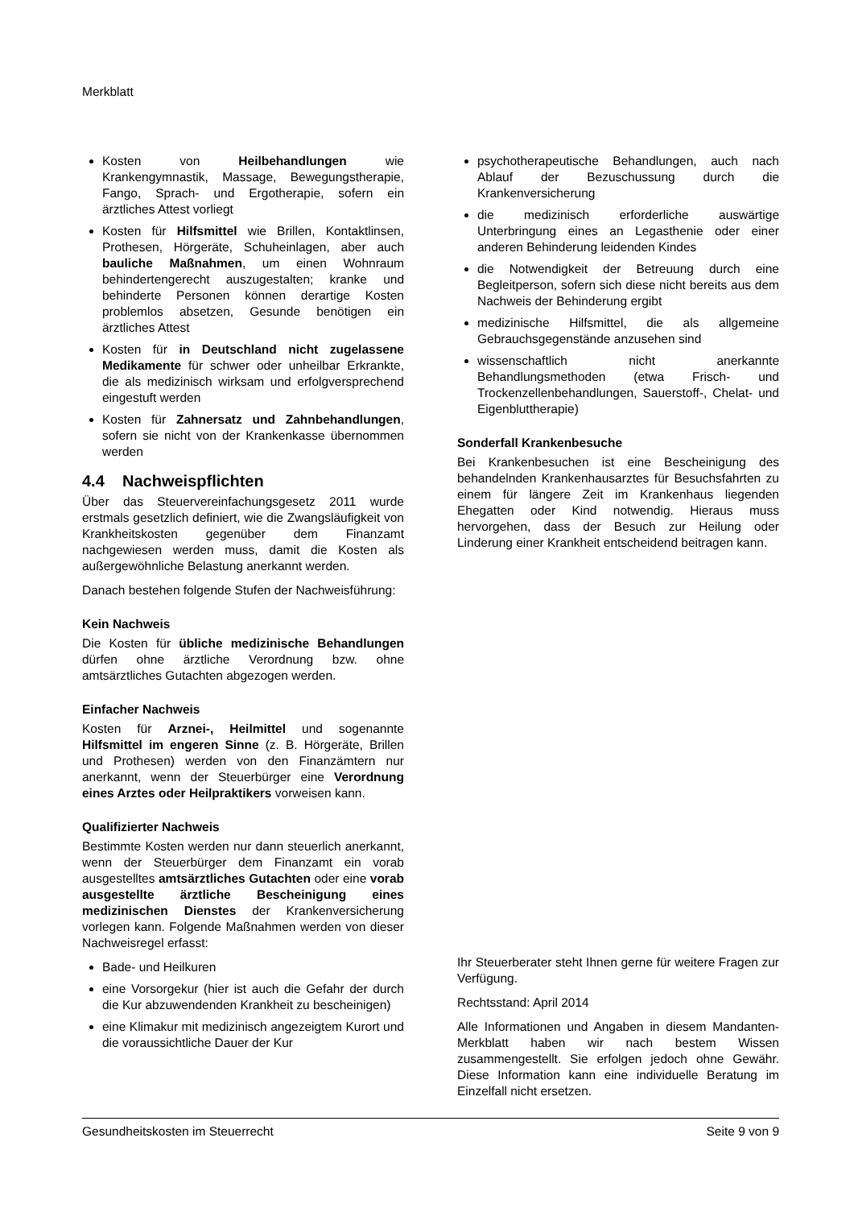Merkblatt
Kosten von Heilbehandlungen wie Krankengymnastik, Massage, Bewegungstherapie, Fango, Sprach- und Ergotherapie, sofern ein ärztliches Attest vorliegt
Kosten für Hilfsmittel wie Brillen, Kontaktlinsen, Prothesen, Hörgeräte, Schuheinlagen, aber auch bauliche Maßnahmen, um einen Wohnraum behindertengerecht auszugestalten; kranke und behinderte Personen können derartige Kosten problemlos absetzen, Gesunde benötigen ein ärztliches Attest
Kosten für in Deutschland nicht zugelassene Medikamente für schwer oder unheilbar Erkrankte, die als medizinisch wirksam und erfolgversprechend eingestuft werden
Kosten für Zahnersatz und Zahnbehandlungen, sofern sie nicht von der Krankenkasse übernommen werden
4.4 Nachweispflichten
Über das Steuervereinfachungsgesetz 2011 wurde erstmals gesetzlich definiert, wie die Zwangsläufigkeit von Krankheitskosten gegenüber dem Finanzamt nachgewiesen werden muss, damit die Kosten als außergewöhnliche Belastung anerkannt werden.
Danach bestehen folgende Stufen der Nachweisführung:
Kein Nachweis
Die Kosten für übliche medizinische Behandlungen dürfen ohne ärztliche Verordnung bzw. ohne amtsärztliches Gutachten abgezogen werden.
Einfacher Nachweis
Kosten für Arznei-, Heilmittel und sogenannte Hilfsmittel im engeren Sinne (z. B. Hörgeräte, Brillen und Prothesen) werden von den Finanzämtern nur anerkannt, wenn der Steuerbürger eine Verordnung eines Arztes oder Heilpraktikers vorweisen kann.
Qualifizierter Nachweis
Bestimmte Kosten werden nur dann steuerlich anerkannt, wenn der Steuerbürger dem Finanzamt ein vorab ausgestelltes amtsärztliches Gutachten oder eine vorab ausgestellte ärztliche Bescheinigung eines medizinischen Dienstes der Krankenversicherung vorlegen kann. Folgende Maßnahmen werden von dieser Nachweisregel erfasst:
Bade- und Heilkuren
eine Vorsorgekur (hier ist auch die Gefahr der durch die Kur abzuwendenden Krankheit zu bescheinigen)
eine Klimakur mit medizinisch angezeigtem Kurort und die voraussichtliche Dauer der Kur
psychotherapeutische Behandlungen, auch nach Ablauf der Bezuschussung durch die Krankenversicherung
die medizinisch erforderliche auswärtige Unterbringung eines an Legasthenie oder einer anderen Behinderung leidenden Kindes
die Notwendigkeit der Betreuung durch eine Begleitperson, sofern sich diese nicht bereits aus dem Nachweis der Behinderung ergibt
medizinische Hilfsmittel, die als allgemeine Gebrauchsgegenstände anzusehen sind
wissenschaftlich nicht anerkannte Behandlungsmethoden (etwa Frisch- und Trockenzellenbehandlungen, Sauerstoff-, Chelat- und Eigenbluttherapie)
Sonderfall Krankenbesuche
Bei Krankenbesuchen ist eine Bescheinigung des behandelnden Krankenhausarztes für Besuchsfahrten zu einem für längere Zeit im Krankenhaus liegenden Ehegatten oder Kind notwendig. Hieraus muss hervorgehen, dass der Besuch zur Heilung oder Linderung einer Krankheit entscheidend beitragen kann.
Ihr Steuerberater steht Ihnen gerne für weitere Fragen zur Verfügung.
Rechtsstand: April 2014
Alle Informationen und Angaben in diesem Mandanten-Merkblatt haben wir nach bestem Wissen zusammengestellt. Sie erfolgen jedoch ohne Gewähr. Diese Information kann eine individuelle Beratung im Einzelfall nicht ersetzen.
Gesundheitskosten im Steuerrecht Seite 9 von 9